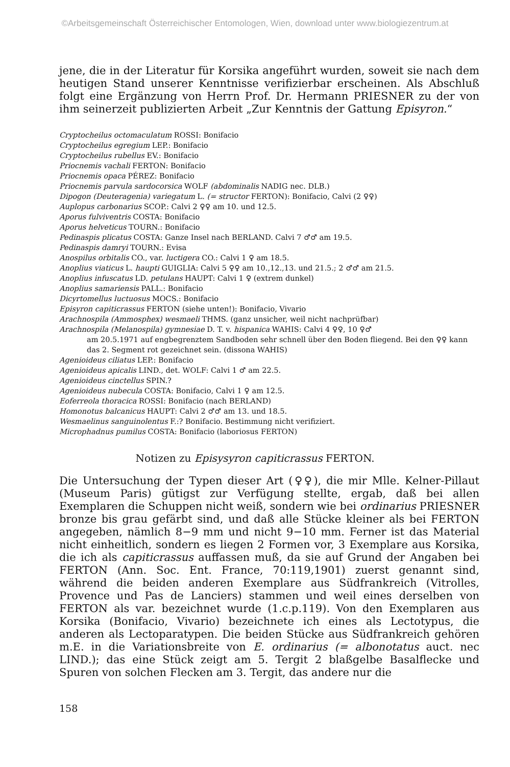©Arbeitsgemeinschaft Österreichischer Entomologen, Wien, download unter www.biologiezentrum.at
jene, die in der Literatur für Korsika angeführt wurden, soweit sie nach dem heutigen Stand unserer Kenntnisse verifizierbar erscheinen. Als Abschluß folgt eine Ergänzung von Herrn Prof. Dr. Hermann PRIESNER zu der von ihm seinerzeit publizierten Arbeit „Zur Kenntnis der Gattung Episyron.“
Cryptocheilus octomaculatum ROSSI: Bonifacio
Cryptocheilus egregium LEP.: Bonifacio
Cryptocheilus rubellus EV.: Bonifacio
Priocnemis vachali FERTON: Bonifacio
Priocnemis opaca PÉREZ: Bonifacio
Priocnemis parvula sardocorsica WOLF (abdominalis NADIG nec. DLB.)
Dipogon (Deuteragenia) variegatum L. (= structor FERTON): Bonifacio, Calvi (2 ♀♀)
Auplopus carbonarius SCOP.: Calvi 2 ♀♀ am 10. und 12.5.
Aporus fulviventris COSTA: Bonifacio
Aporus helveticus TOURN.: Bonifacio
Pedinaspis plicatus COSTA: Ganze Insel nach BERLAND. Calvi 7 ♂♂ am 19.5.
Pedinaspis damryi TOURN.: Evisa
Anospilus orbitalis CO., var. luctigera CO.: Calvi 1 ♀ am 18.5.
Anoplius viaticus L. haupti GUIGLIA: Calvi 5 ♀♀ am 10.,12.,13. und 21.5.; 2 ♂♂ am 21.5.
Anoplius infuscatus LD. petulans HAUPT: Calvi 1 ♀ (extrem dunkel)
Anoplius samariensis PALL.: Bonifacio
Dicyrtomellus luctuosus MOCS.: Bonifacio
Episyron capiticrassus FERTON (siehe unten!): Bonifacio, Vivario
Arachnospila (Ammosphex) wesmaeli THMS. (ganz unsicher, weil nicht nachprüfbar)
Arachnospila (Melanospila) gymnesiae D. T. v. hispanica WAHIS: Calvi 4 ♀♀, 10 ♀♂
am 20.5.1971 auf engbegrenztem Sandboden sehr schnell über den Boden fliegend. Bei den ♀♀ kann das 2. Segment rot gezeichnet sein. (dissona WAHIS)
Agenioideus ciliatus LEP.: Bonifacio
Agenioideus apicalis LIND., det. WOLF: Calvi 1 ♂ am 22.5.
Agenioideus cinctellus SPIN.?
Agenioideus nubecula COSTA: Bonifacio, Calvi 1 ♀ am 12.5.
Eoferreola thoracica ROSSI: Bonifacio (nach BERLAND)
Homonotus balcanicus HAUPT: Calvi 2 ♂♂ am 13. und 18.5.
Wesmaelinus sanguinolentus F.:? Bonifacio. Bestimmung nicht verifiziert.
Microphadnus pumilus COSTA: Bonifacio (laboriosus FERTON)
Notizen zu Episysyron capiticrassus FERTON.
Die Untersuchung der Typen dieser Art (♀♀), die mir Mlle. Kelner-Pillaut (Museum Paris) gütigst zur Verfügung stellte, ergab, daß bei allen Exemplaren die Schuppen nicht weiß, sondern wie bei ordinarius PRIESNER bronze bis grau gefärbt sind, und daß alle Stücke kleiner als bei FERTON angegeben, nämlich 8−9 mm und nicht 9−10 mm. Ferner ist das Material nicht einheitlich, sondern es liegen 2 Formen vor, 3 Exemplare aus Korsika, die ich als capiticrassus auffassen muß, da sie auf Grund der Angaben bei FERTON (Ann. Soc. Ent. France, 70:119,1901) zuerst genannt sind, während die beiden anderen Exemplare aus Südfrankreich (Vitrolles, Provence und Pas de Lanciers) stammen und weil eines derselben von FERTON als var. bezeichnet wurde (1.c.p.119). Von den Exemplaren aus Korsika (Bonifacio, Vivario) bezeichnete ich eines als Lectotypus, die anderen als Lectoparatypen. Die beiden Stücke aus Südfrankreich gehören m.E. in die Variationsbreite von E. ordinarius (= albonotatus auct. nec LIND.); das eine Stück zeigt am 5. Tergit 2 blaßgelbe Basalflecke und Spuren von solchen Flecken am 3. Tergit, das andere nur die
158